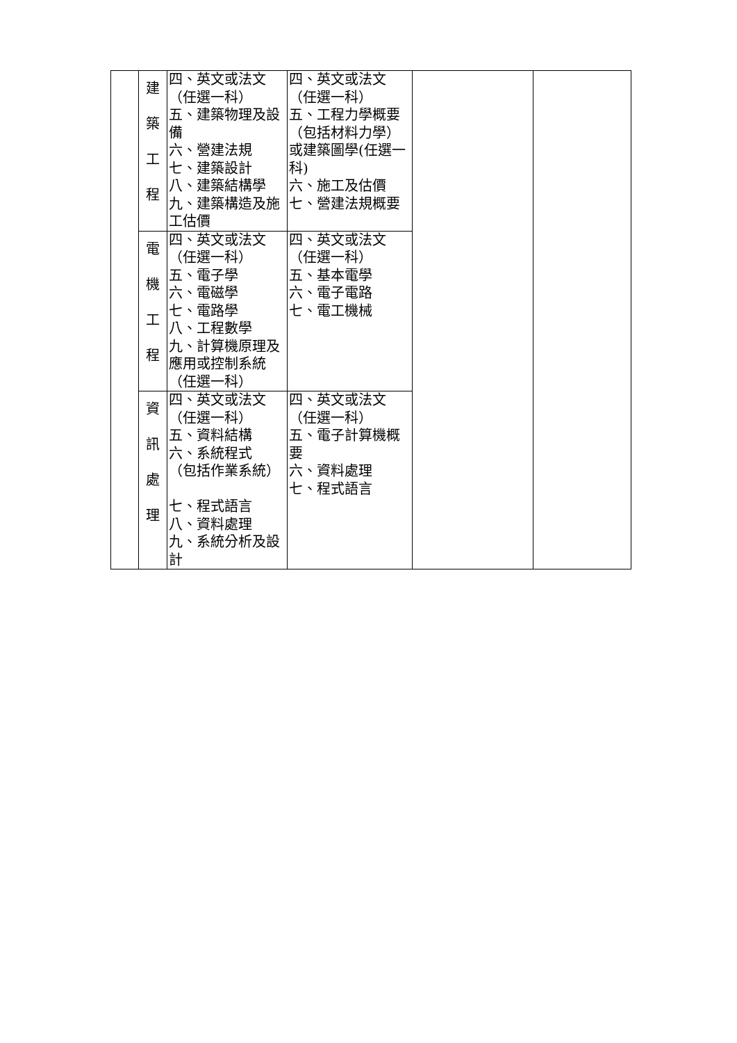| | 建 築 工 程 | 四、英文或法文 （任選一科） 五、建築物理及設備 六、營建法規 七、建築設計 八、建築結構學 九、建築構造及施工估價 | 四、英文或法文 （任選一科） 五、工程力學概要（包括材料力學）或建築圖學(任選一科) 六、施工及估價 七、營建法規概要 | | |
| | 電 機 工 程 | 四、英文或法文 （任選一科） 五、電子學 六、電磁學 七、電路學 八、工程數學 九、計算機原理及應用或控制系統（任選一科） | 四、英文或法文 （任選一科） 五、基本電學 六、電子電路 七、電工機械 | | |
| | 資 訊 處 理 | 四、英文或法文 （任選一科） 五、資料結構 六、系統程式 （包括作業系統） 七、程式語言 八、資料處理 九、系統分析及設計 | 四、英文或法文 （任選一科） 五、電子計算機概要 六、資料處理 七、程式語言 | | |